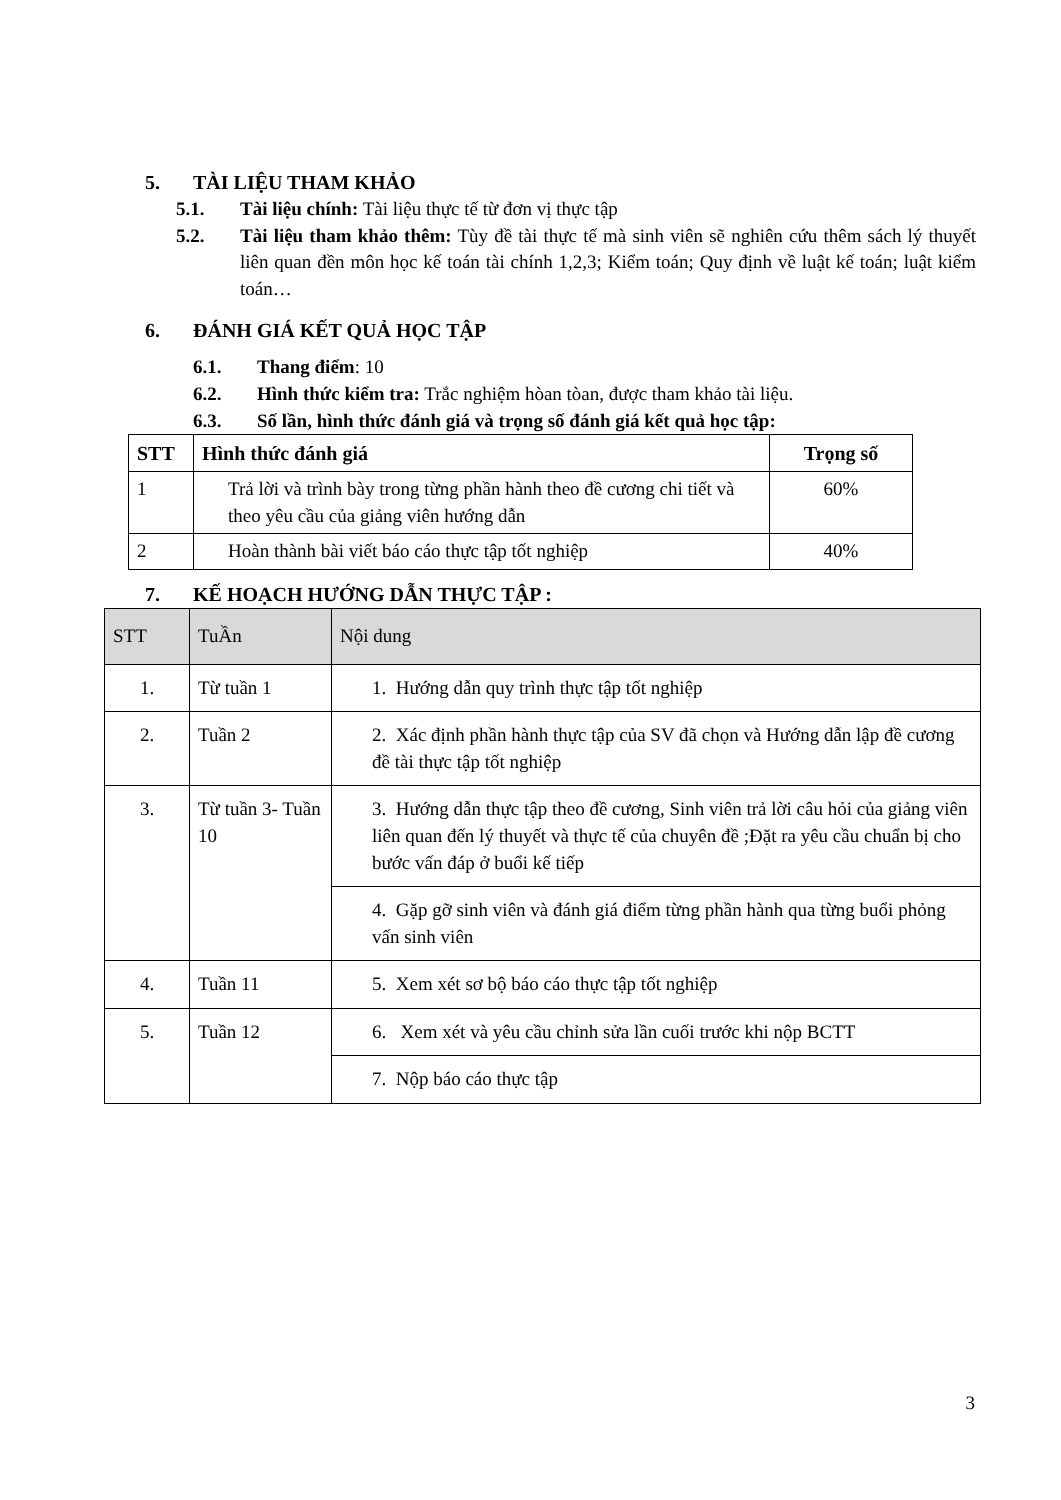5. TÀI LIỆU THAM KHẢO
5.1. Tài liệu chính: Tài liệu thực tế từ đơn vị thực tập
5.2. Tài liệu tham khảo thêm: Tùy đề tài thực tế mà sinh viên sẽ nghiên cứu thêm sách lý thuyết liên quan đền môn học kế toán tài chính 1,2,3; Kiểm toán; Quy định về luật kế toán; luật kiểm toán…
6. ĐÁNH GIÁ KẾT QUẢ HỌC TẬP
6.1. Thang điểm: 10
6.2. Hình thức kiểm tra: Trắc nghiệm hòan tòan, được tham khảo tài liệu.
6.3. Số lần, hình thức đánh giá và trọng số đánh giá kết quả học tập:
| STT | Hình thức đánh giá | Trọng số |
| --- | --- | --- |
| 1 | Trả lời và trình bày trong từng phần hành theo đề cương chi tiết và theo yêu cầu của giảng viên hướng dẫn | 60% |
| 2 | Hoàn thành bài viết báo cáo thực tập tốt nghiệp | 40% |
7. KẾ HOẠCH HƯỚNG DẪN THỰC TẬP :
| STT | TuẦn | Nội dung |
| --- | --- | --- |
| 1. | Từ tuần 1 | 1. Hướng dẫn quy trình thực tập tốt nghiệp |
| 2. | Tuần 2 | 2. Xác định phần hành thực tập của SV đã chọn và Hướng dẫn lập đề cương đề tài thực tập tốt nghiệp |
| 3. | Từ tuần 3- Tuần 10 | 3. Hướng dẫn thực tập theo đề cương, Sinh viên trả lời câu hỏi của giảng viên liên quan đến lý thuyết và thực tế của chuyên đề ;Đặt ra yêu cầu chuẩn bị cho bước vấn đáp ở buổi kế tiếp |
| | | 4. Gặp gỡ sinh viên và đánh giá điểm từng phần hành qua từng buổi phỏng vấn sinh viên |
| 4. | Tuần 11 | 5. Xem xét sơ bộ báo cáo thực tập tốt nghiệp |
| 5. | Tuần 12 | 6. Xem xét và yêu cầu chỉnh sửa lần cuối trước khi nộp BCTT |
| | | 7. Nộp báo cáo thực tập |
3